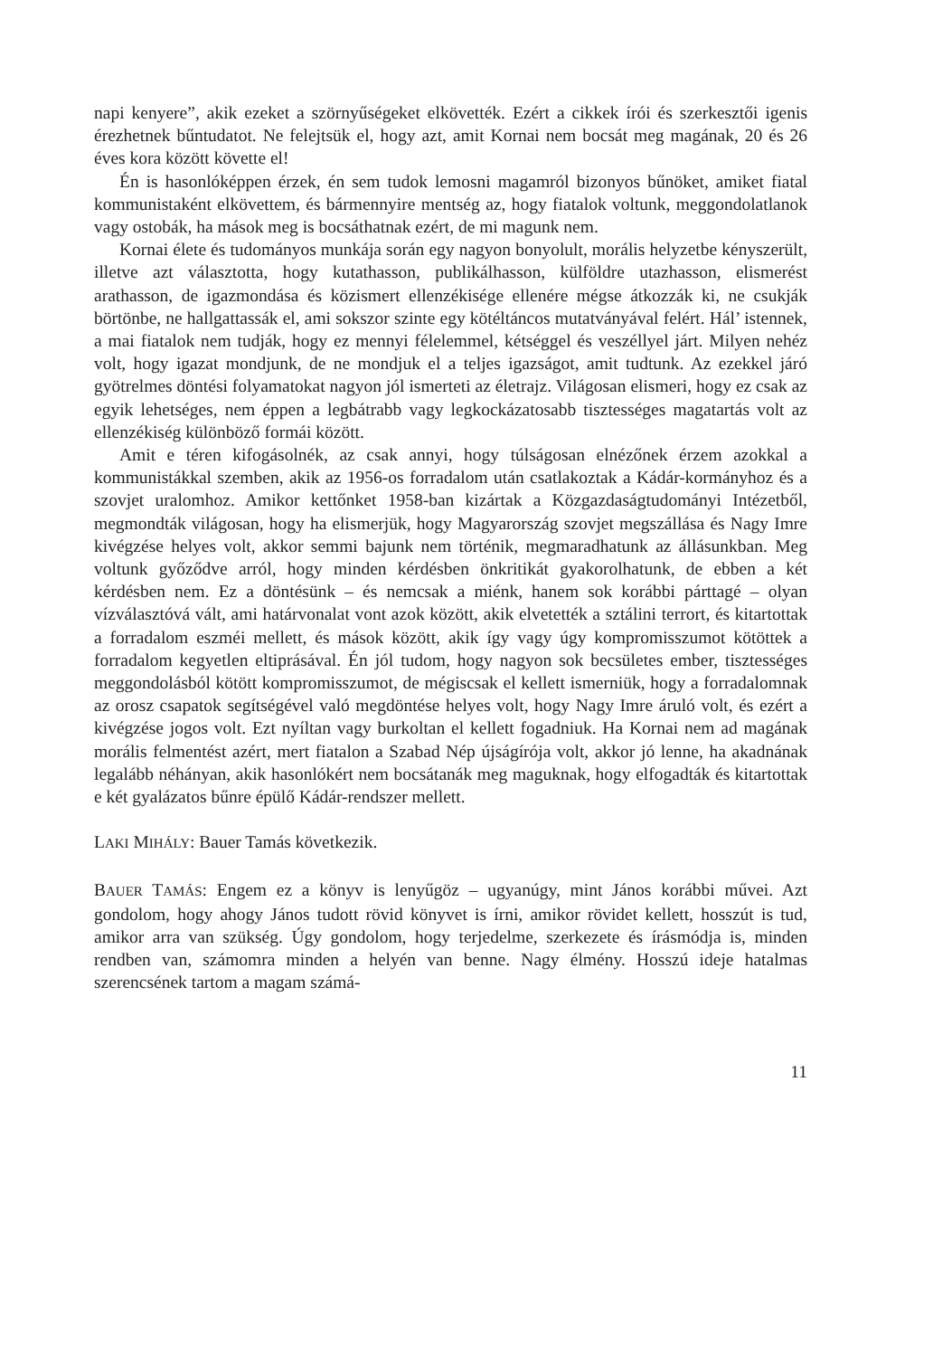napi kenyere”, akik ezeket a szörnyűségeket elkövették. Ezért a cikkek írói és szerkesztői igenis érezhetnek bűntudatot. Ne felejtsük el, hogy azt, amit Kornai nem bocsát meg magának, 20 és 26 éves kora között követte el!
Én is hasonlóképpen érzek, én sem tudok lemosni magamról bizonyos bűnöket, amiket fiatal kommunistaként elkövettem, és bármennyire mentség az, hogy fiatalok voltunk, meggondolatlanok vagy ostobák, ha mások meg is bocsáthatnak ezért, de mi magunk nem.
Kornai élete és tudományos munkája során egy nagyon bonyolult, morális helyzetbe kényszerült, illetve azt választotta, hogy kutathasson, publikálhasson, külföldre utazhasson, elismerést arathasson, de igazmondása és közismert ellenzékisége ellenére mégse átkozzák ki, ne csukják börtönbe, ne hallgattassák el, ami sokszor szinte egy kötéltáncos mutatványával felért. Hál’ istennek, a mai fiatalok nem tudják, hogy ez mennyi félelemmel, kétséggel és veszéllyel járt. Milyen nehéz volt, hogy igazat mondjunk, de ne mondjuk el a teljes igazságot, amit tudtunk. Az ezekkel járó gyötrelmes döntési folyamatokat nagyon jól ismerteti az életrajz. Világosan elismeri, hogy ez csak az egyik lehetséges, nem éppen a legbátrabb vagy legkockázatosabb tisztességes magatartás volt az ellenzékiség különböző formái között.
Amit e téren kifogásolnék, az csak annyi, hogy túlságosan elnézőnek érzem azokkal a kommunistákkal szemben, akik az 1956-os forradalom után csatlakoztak a Kádár-kormányhoz és a szovjet uralomhoz. Amikor kettőnket 1958-ban kizártak a Közgazdaságtudományi Intézetből, megmondták világosan, hogy ha elismerjük, hogy Magyarország szovjet megszállása és Nagy Imre kivégzése helyes volt, akkor semmi bajunk nem történik, megmaradhatunk az állásunkban. Meg voltunk győződve arról, hogy minden kérdésben önkritikát gyakorolhatunk, de ebben a két kérdésben nem. Ez a döntésünk – és nemcsak a miénk, hanem sok korábbi párttagé – olyan vízválasztóvá vált, ami határvonalat vont azok között, akik elvetették a sztálini terrort, és kitartottak a forradalom eszméi mellett, és mások között, akik így vagy úgy kompromisszumot kötöttek a forradalom kegyetlen eltiprásával. Én jól tudom, hogy nagyon sok becsületes ember, tisztességes meggondolásból kötött kompromisszumot, de mégiscsak el kellett ismerniük, hogy a forradalomnak az orosz csapatok segítségével való megdöntése helyes volt, hogy Nagy Imre áruló volt, és ezért a kivégzése jogos volt. Ezt nyíltan vagy burkoltan el kellett fogadniuk. Ha Kornai nem ad magának morális felmentést azért, mert fiatalon a Szabad Nép újságírója volt, akkor jó lenne, ha akadnának legalább néhányan, akik hasonlókért nem bocsátanák meg maguknak, hogy elfogadták és kitartottak e két gyalázatos bűnre épülő Kádár-rendszer mellett.
LAKI MIHÁLY: Bauer Tamás következik.
BAUER TAMÁS: Engem ez a könyv is lenyűgöz – ugyanúgy, mint János korábbi művei. Azt gondolom, hogy ahogy János tudott rövid könyvet is írni, amikor rövidet kellett, hosszút is tud, amikor arra van szükség. Úgy gondolom, hogy terjedelme, szerkezete és írásmódja is, minden rendben van, számomra minden a helyén van benne. Nagy élmény. Hosszú ideje hatalmas szerencsének tartom a magam számá-
11